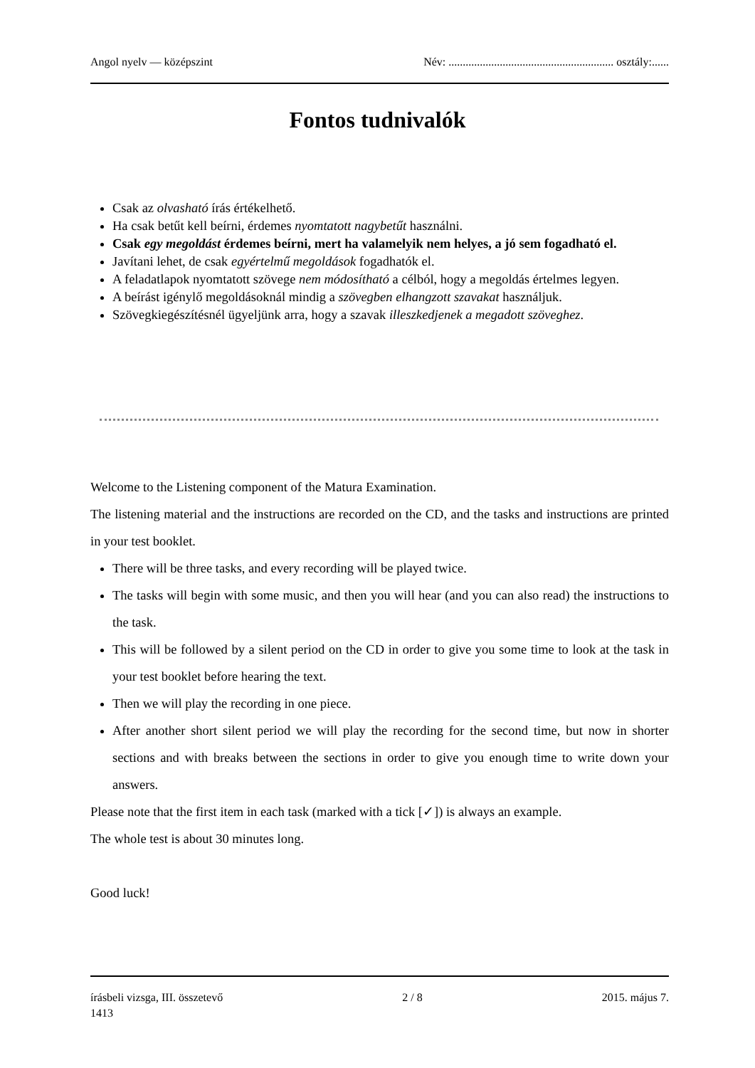Angol nyelv — középszint Név: .......................................................... osztály:......
Fontos tudnivalók
Csak az olvasható írás értékelhető.
Ha csak betűt kell beírni, érdemes nyomtatott nagybetűt használni.
Csak egy megoldást érdemes beírni, mert ha valamelyik nem helyes, a jó sem fogadható el.
Javítani lehet, de csak egyértelmű megoldások fogadhatók el.
A feladatlapok nyomtatott szövege nem módosítható a célból, hogy a megoldás értelmes legyen.
A beírást igénylő megoldásoknál mindig a szövegben elhangzott szavakat használjuk.
Szövegkiegészítésnél ügyeljünk arra, hogy a szavak illeszkedjenek a megadott szöveghez.
Welcome to the Listening component of the Matura Examination.
The listening material and the instructions are recorded on the CD, and the tasks and instructions are printed in your test booklet.
There will be three tasks, and every recording will be played twice.
The tasks will begin with some music, and then you will hear (and you can also read) the instructions to the task.
This will be followed by a silent period on the CD in order to give you some time to look at the task in your test booklet before hearing the text.
Then we will play the recording in one piece.
After another short silent period we will play the recording for the second time, but now in shorter sections and with breaks between the sections in order to give you enough time to write down your answers.
Please note that the first item in each task (marked with a tick [✓]) is always an example.
The whole test is about 30 minutes long.
Good luck!
írásbeli vizsga, III. összetevő 2 / 8 2015. május 7.
1413